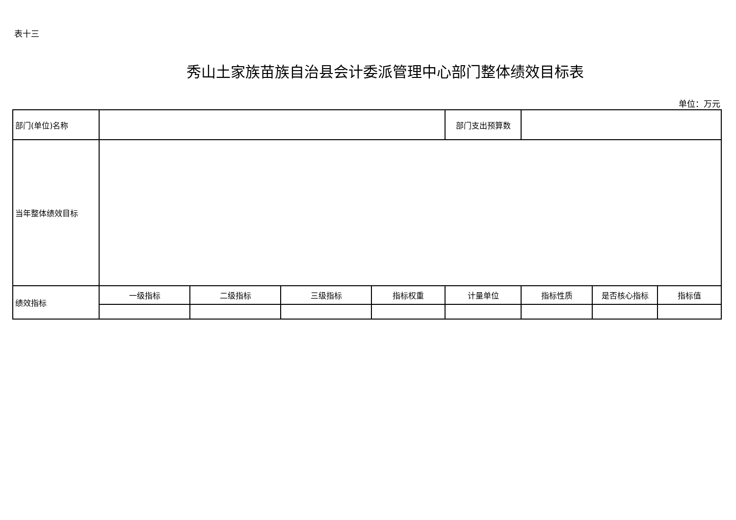表十三
秀山土家族苗族自治县会计委派管理中心部门整体绩效目标表
单位：万元
| 部门(单位)名称 | | | | | 部门支出预算数 | | | |
| 当年整体绩效目标 | | | | | | | | |
| 绩效指标 | 一级指标 | 二级指标 | 三级指标 | 指标权重 | 计量单位 | 指标性质 | 是否核心指标 | 指标值 |